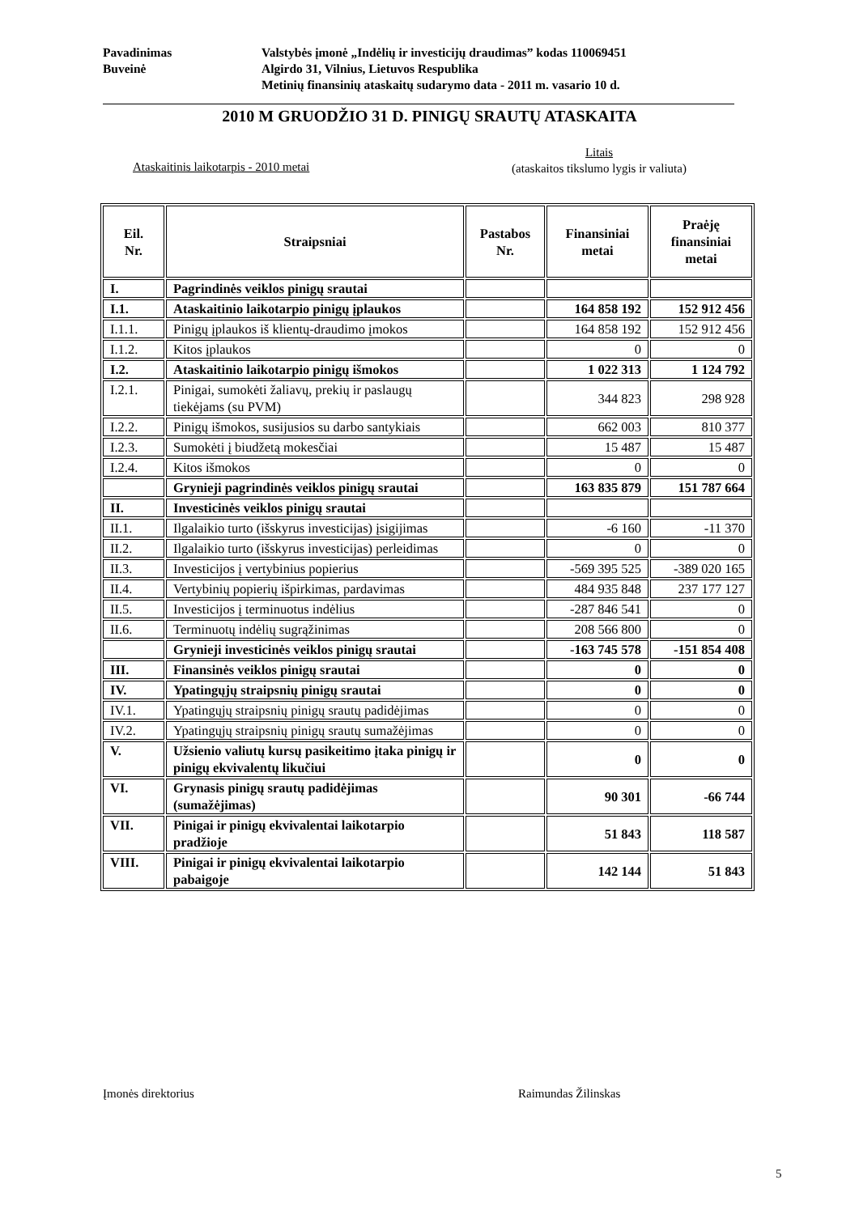Pavadinimas Valstybės įmonė „Indėlių ir investicijų draudimas” kodas 110069451
Buveinė Algirdo 31, Vilnius, Lietuvos Respublika
Metinių finansinių ataskaitų sudarymo data - 2011 m. vasario 10 d.
2010 M GRUODŽIO 31 D. PINIGŲ SRAUTŲ ATASKAITA
Litais
(ataskaitos tikslumo lygis ir valiuta)
Ataskaitinis laikotarpis - 2010 metai
| Eil. Nr. | Straipsniai | Pastabos Nr. | Finansiniai metai | Praėję finansiniai metai |
| --- | --- | --- | --- | --- |
| I. | Pagrindinės veiklos pinigų srautai | | | |
| I.1. | Ataskaitinio laikotarpio pinigų įplaukos | | 164 858 192 | 152 912 456 |
| I.1.1. | Pinigų įplaukos iš klientų-draudimo įmokos | | 164 858 192 | 152 912 456 |
| I.1.2. | Kitos įplaukos | | 0 | 0 |
| I.2. | Ataskaitinio laikotarpio pinigų išmokos | | 1 022 313 | 1 124 792 |
| I.2.1. | Pinigai, sumokėti žaliavų, prekių ir paslaugų tiekėjams (su PVM) | | 344 823 | 298 928 |
| I.2.2. | Pinigų išmokos, susijusios su darbo santykiais | | 662 003 | 810 377 |
| I.2.3. | Sumokėti į biudžetą mokesčiai | | 15 487 | 15 487 |
| I.2.4. | Kitos išmokos | | 0 | 0 |
| | Grynieji pagrindinės veiklos pinigų srautai | | 163 835 879 | 151 787 664 |
| II. | Investicinės veiklos pinigų srautai | | | |
| II.1. | Ilgalaikio turto (išskyrus investicijas) įsigijimas | | -6 160 | -11 370 |
| II.2. | Ilgalaikio turto (išskyrus investicijas) perleidimas | | 0 | 0 |
| II.3. | Investicijos į vertybinius popierius | | -569 395 525 | -389 020 165 |
| II.4. | Vertybinių popierių išpirkimas, pardavimas | | 484 935 848 | 237 177 127 |
| II.5. | Investicijos į terminuotus indėlius | | -287 846 541 | 0 |
| II.6. | Terminuotų indėlių sugrąžinimas | | 208 566 800 | 0 |
| | Grynieji investicinės veiklos pinigų srautai | | -163 745 578 | -151 854 408 |
| III. | Finansinės veiklos pinigų srautai | | 0 | 0 |
| IV. | Ypatingųjų straipsnių pinigų srautai | | 0 | 0 |
| IV.1. | Ypatingųjų straipsnių pinigų srautų padidėjimas | | 0 | 0 |
| IV.2. | Ypatingųjų straipsnių pinigų srautų sumažėjimas | | 0 | 0 |
| V. | Užsienio valiutų kursų pasikeitimo įtaka pinigų ir pinigų ekvivalentų likučiui | | 0 | 0 |
| VI. | Grynasis pinigų srautų padidėjimas (sumažėjimas) | | 90 301 | -66 744 |
| VII. | Pinigai ir pinigų ekvivalentai laikotarpio pradžioje | | 51 843 | 118 587 |
| VIII. | Pinigai ir pinigų ekvivalentai laikotarpio pabaigoje | | 142 144 | 51 843 |
Įmonės direktorius Raimundas Žilinskas
5